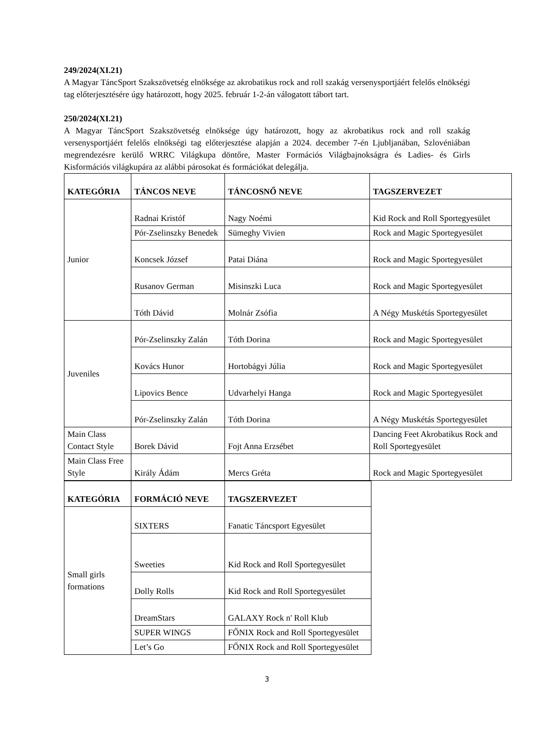249/2024(XI.21)
A Magyar TáncSport Szakszövetség elnöksége az akrobatikus rock and roll szakág versenysportjáért felelős elnökségi tag előterjesztésére úgy határozott, hogy 2025. február 1-2-án válogatott tábort tart.
250/2024(XI.21)
A Magyar TáncSport Szakszövetség elnöksége úgy határozott, hogy az akrobatikus rock and roll szakág versenysportjáért felelős elnökségi tag előterjesztése alapján a 2024. december 7-én Ljubljanában, Szlovéniában megrendezésre kerülő WRRC Világkupa döntőre, Master Formációs Világbajnokságra és Ladies- és Girls Kisformációs világkupára az alábbi párosokat és formációkat delegálja.
| KATEGÓRIA | TÁNCOS NEVE | TÁNCOSNŐ NEVE | TAGSZERVEZET |
| --- | --- | --- | --- |
| Junior | Radnai Kristóf | Nagy Noémi | Kid Rock and Roll Sportegyesület |
| | Pór-Zselinszky Benedek | Sümeghy Vivien | Rock and Magic Sportegyesület |
| | Koncsek József | Patai Diána | Rock and Magic Sportegyesület |
| | Rusanov German | Misinszki Luca | Rock and Magic Sportegyesület |
| | Tóth Dávid | Molnár Zsófia | A Négy Muskétás Sportegyesület |
| Juveniles | Pór-Zselinszky Zalán | Tóth Dorina | Rock and Magic Sportegyesület |
| | Kovács Hunor | Hortobágyi Júlia | Rock and Magic Sportegyesület |
| | Lipovics Bence | Udvarhelyi Hanga | Rock and Magic Sportegyesület |
| | Pór-Zselinszky Zalán | Tóth Dorina | A Négy Muskétás Sportegyesület |
| Main Class Contact Style | Borek Dávid | Fojt Anna Erzsébet | Dancing Feet Akrobatikus Rock and Roll Sportegyesület |
| Main Class Free Style | Király Ádám | Mercs Gréta | Rock and Magic Sportegyesület |
| KATEGÓRIA | FORMÁCIÓ NEVE | TAGSZERVEZET |
| --- | --- | --- |
| Small girls formations | SIXTERS | Fanatic Táncsport Egyesület |
| | Sweeties | Kid Rock and Roll Sportegyesület |
| | Dolly Rolls | Kid Rock and Roll Sportegyesület |
| | DreamStars | GALAXY Rock n' Roll Klub |
| | SUPER WINGS | FŐNIX Rock and Roll Sportegyesület |
| | Let’s Go | FŐNIX Rock and Roll Sportegyesület |
3